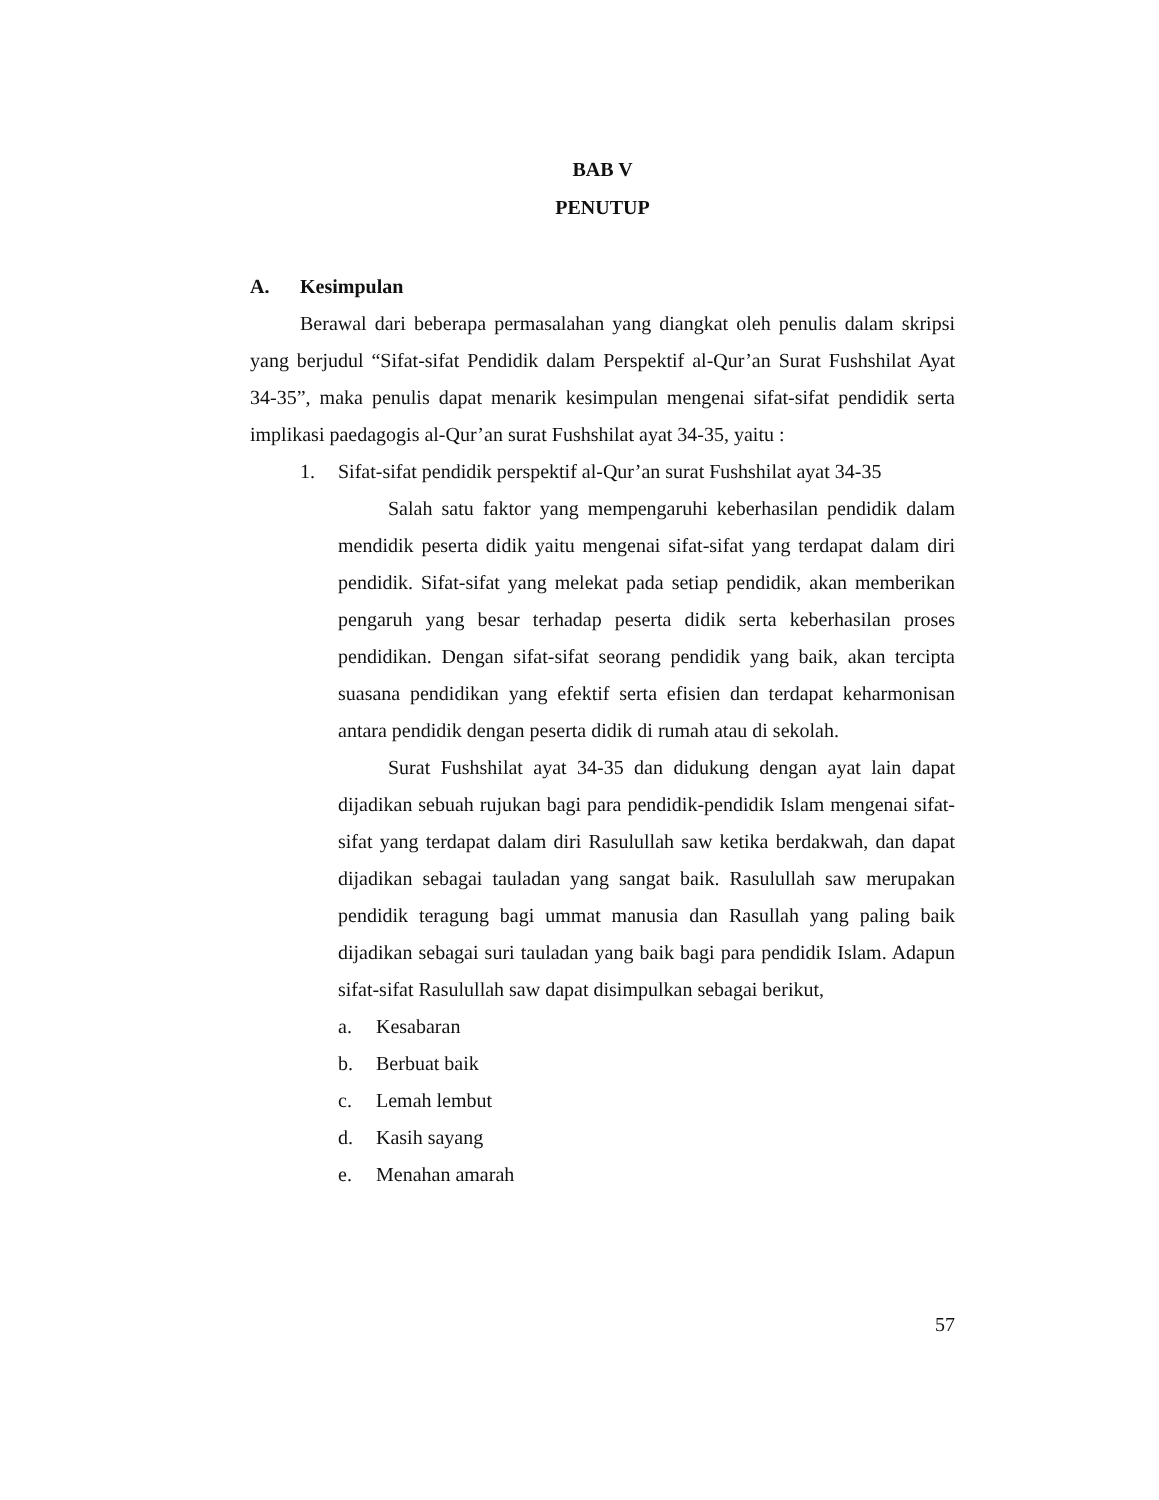BAB V
PENUTUP
A. Kesimpulan
Berawal dari beberapa permasalahan yang diangkat oleh penulis dalam skripsi yang berjudul “Sifat-sifat Pendidik dalam Perspektif al-Qur’an Surat Fushshilat Ayat 34-35”, maka penulis dapat menarik kesimpulan mengenai sifat-sifat pendidik serta implikasi paedagogis al-Qur’an surat Fushshilat ayat 34-35, yaitu :
1. Sifat-sifat pendidik perspektif al-Qur’an surat Fushshilat ayat 34-35
Salah satu faktor yang mempengaruhi keberhasilan pendidik dalam mendidik peserta didik yaitu mengenai sifat-sifat yang terdapat dalam diri pendidik. Sifat-sifat yang melekat pada setiap pendidik, akan memberikan pengaruh yang besar terhadap peserta didik serta keberhasilan proses pendidikan. Dengan sifat-sifat seorang pendidik yang baik, akan tercipta suasana pendidikan yang efektif serta efisien dan terdapat keharmonisan antara pendidik dengan peserta didik di rumah atau di sekolah.
Surat Fushshilat ayat 34-35 dan didukung dengan ayat lain dapat dijadikan sebuah rujukan bagi para pendidik-pendidik Islam mengenai sifat-sifat yang terdapat dalam diri Rasulullah saw ketika berdakwah, dan dapat dijadikan sebagai tauladan yang sangat baik. Rasulullah saw merupakan pendidik teragung bagi ummat manusia dan Rasullah yang paling baik dijadikan sebagai suri tauladan yang baik bagi para pendidik Islam. Adapun sifat-sifat Rasulullah saw dapat disimpulkan sebagai berikut,
a. Kesabaran
b. Berbuat baik
c. Lemah lembut
d. Kasih sayang
e. Menahan amarah
57